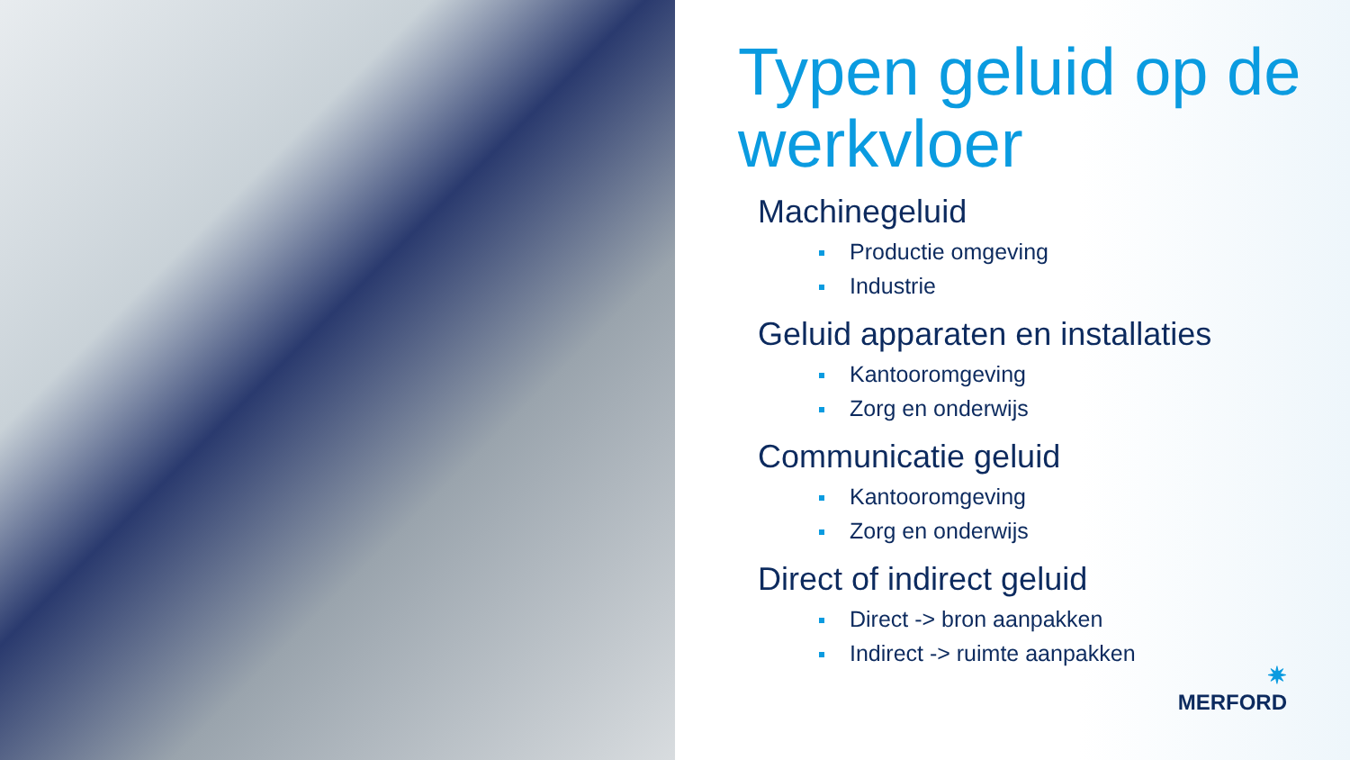Typen geluid op de werkvloer
Machinegeluid
Productie omgeving
Industrie
Geluid apparaten en installaties
Kantooromgeving
Zorg en onderwijs
Communicatie geluid
Kantooromgeving
Zorg en onderwijs
Direct of indirect geluid
Direct -> bron aanpakken
Indirect -> ruimte aanpakken
✷
MERFORD